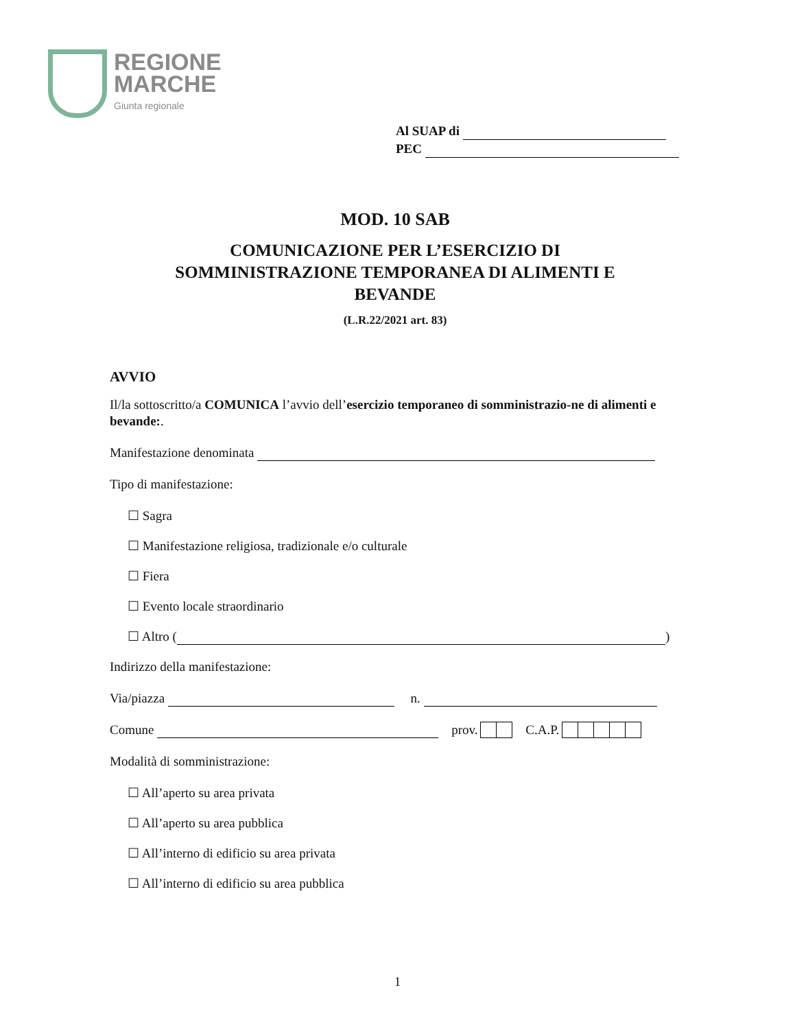REGIONE
MARCHE
Giunta regionale
Al SUAP di
PEC
MOD. 10 SAB
COMUNICAZIONE PER L’ESERCIZIO DI
SOMMINISTRAZIONE TEMPORANEA DI ALIMENTI E
BEVANDE
(L.R.22/2021 art. 83)
AVVIO
Il/la sottoscritto/a COMUNICA l’avvio dell’esercizio temporaneo di somministrazio-ne di alimenti e bevande:.
Manifestazione denominata
Tipo di manifestazione:
☐ Sagra
☐ Manifestazione religiosa, tradizionale e/o culturale
☐ Fiera
☐ Evento locale straordinario
☐ Altro ( )
Indirizzo della manifestazione:
Via/piazza n.
Comune prov. C.A.P.
Modalità di somministrazione:
☐ All’aperto su area privata
☐ All’aperto su area pubblica
☐ All’interno di edificio su area privata
☐ All’interno di edificio su area pubblica
1